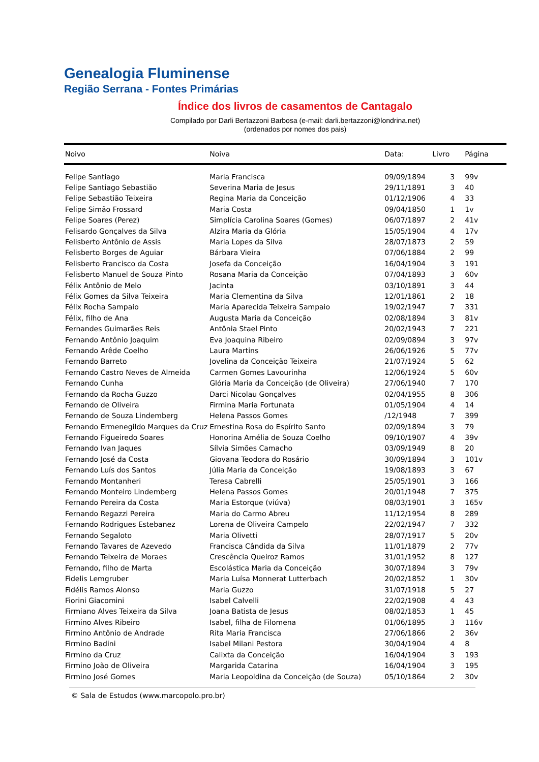Genealogia Fluminense
Região Serrana - Fontes Primárias
Índice dos livros de casamentos de Cantagalo
Compilado por Darli Bertazzoni Barbosa (e-mail: darli.bertazzoni@londrina.net)
(ordenados por nomes dos pais)
| Noivo | Noiva | Data: | Livro | Página |
| --- | --- | --- | --- | --- |
| Felipe Santiago | Maria Francisca | 09/09/1894 | 3 | 99v |
| Felipe Santiago Sebastião | Severina Maria de Jesus | 29/11/1891 | 3 | 40 |
| Felipe Sebastião Teixeira | Regina Maria da Conceição | 01/12/1906 | 4 | 33 |
| Felipe Simão Frossard | Maria Costa | 09/04/1850 | 1 | 1v |
| Felipe Soares (Perez) | Simplícia Carolina Soares (Gomes) | 06/07/1897 | 2 | 41v |
| Felisardo Gonçalves da Silva | Alzira Maria da Glória | 15/05/1904 | 4 | 17v |
| Felisberto Antônio de Assis | Maria Lopes da Silva | 28/07/1873 | 2 | 59 |
| Felisberto Borges de Aguiar | Bárbara Vieira | 07/06/1884 | 2 | 99 |
| Felisberto Francisco da Costa | Josefa da Conceição | 16/04/1904 | 3 | 191 |
| Felisberto Manuel de Souza Pinto | Rosana Maria da Conceição | 07/04/1893 | 3 | 60v |
| Félix Antônio de Melo | Jacinta | 03/10/1891 | 3 | 44 |
| Félix Gomes da Silva Teixeira | Maria Clementina da Silva | 12/01/1861 | 2 | 18 |
| Félix Rocha Sampaio | Maria Aparecida Teixeira Sampaio | 19/02/1947 | 7 | 331 |
| Félix, filho de Ana | Augusta Maria da Conceição | 02/08/1894 | 3 | 81v |
| Fernandes Guimarães Reis | Antônia Stael Pinto | 20/02/1943 | 7 | 221 |
| Fernando Antônio Joaquim | Eva Joaquina Ribeiro | 02/09/0894 | 3 | 97v |
| Fernando Arêde Coelho | Laura Martins | 26/06/1926 | 5 | 77v |
| Fernando Barreto | Jovelina da Conceição Teixeira | 21/07/1924 | 5 | 62 |
| Fernando Castro Neves de Almeida | Carmen Gomes Lavourinha | 12/06/1924 | 5 | 60v |
| Fernando Cunha | Glória Maria da Conceição (de Oliveira) | 27/06/1940 | 7 | 170 |
| Fernando da Rocha Guzzo | Darci Nicolau Gonçalves | 02/04/1955 | 8 | 306 |
| Fernando de Oliveira | Firmina Maria Fortunata | 01/05/1904 | 4 | 14 |
| Fernando de Souza Lindemberg | Helena Passos Gomes | /12/1948 | 7 | 399 |
| Fernando Ermenegildo Marques da Cruz | Ernestina Rosa do Espírito Santo | 02/09/1894 | 3 | 79 |
| Fernando Figueiredo Soares | Honorina Amélia de Souza Coelho | 09/10/1907 | 4 | 39v |
| Fernando Ivan Jaques | Sílvia Simões Camacho | 03/09/1949 | 8 | 20 |
| Fernando José da Costa | Giovana Teodora do Rosário | 30/09/1894 | 3 | 101v |
| Fernando Luís dos Santos | Júlia Maria da Conceição | 19/08/1893 | 3 | 67 |
| Fernando Montanheri | Teresa Cabrelli | 25/05/1901 | 3 | 166 |
| Fernando Monteiro Lindemberg | Helena Passos Gomes | 20/01/1948 | 7 | 375 |
| Fernando Pereira da Costa | Maria Estorque (viúva) | 08/03/1901 | 3 | 165v |
| Fernando Regazzi Pereira | Maria do Carmo Abreu | 11/12/1954 | 8 | 289 |
| Fernando Rodrigues Estebanez | Lorena de Oliveira Campelo | 22/02/1947 | 7 | 332 |
| Fernando Segaloto | Maria Olivetti | 28/07/1917 | 5 | 20v |
| Fernando Tavares de Azevedo | Francisca Cândida da Silva | 11/01/1879 | 2 | 77v |
| Fernando Teixeira de Moraes | Crescência Queiroz Ramos | 31/01/1952 | 8 | 127 |
| Fernando, filho de Marta | Escolástica Maria da Conceição | 30/07/1894 | 3 | 79v |
| Fidelis Lemgruber | Maria Luísa Monnerat Lutterbach | 20/02/1852 | 1 | 30v |
| Fidélis Ramos Alonso | Maria Guzzo | 31/07/1918 | 5 | 27 |
| Fiorini Giacomini | Isabel Calvelli | 22/02/1908 | 4 | 43 |
| Firmiano Alves Teixeira da Silva | Joana Batista de Jesus | 08/02/1853 | 1 | 45 |
| Firmino Alves Ribeiro | Isabel, filha de Filomena | 01/06/1895 | 3 | 116v |
| Firmino Antônio de Andrade | Rita Maria Francisca | 27/06/1866 | 2 | 36v |
| Firmino Badini | Isabel Milani Pestora | 30/04/1904 | 4 | 8 |
| Firmino da Cruz | Calixta da Conceição | 16/04/1904 | 3 | 193 |
| Firmino João de Oliveira | Margarida Catarina | 16/04/1904 | 3 | 195 |
| Firmino José Gomes | Maria Leopoldina da Conceição (de Souza) | 05/10/1864 | 2 | 30v |
© Sala de Estudos (www.marcopolo.pro.br)